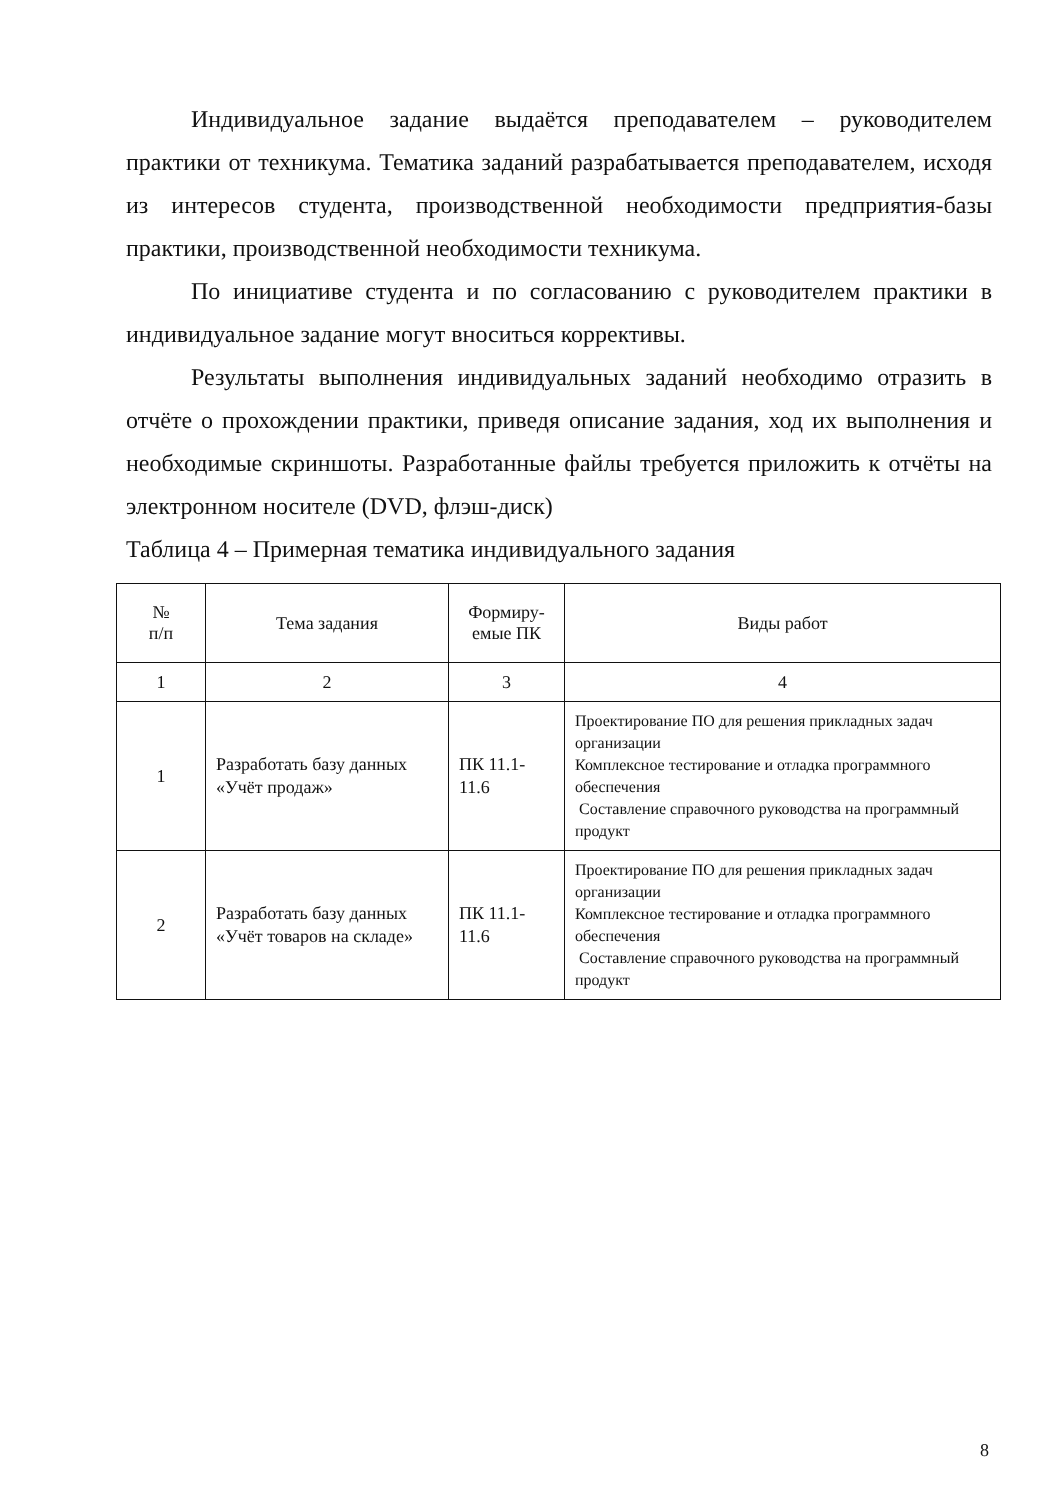Индивидуальное задание выдаётся преподавателем – руководителем практики от техникума. Тематика заданий разрабатывается преподавателем, исходя из интересов студента, производственной необходимости предприятия-базы практики, производственной необходимости техникума.
По инициативе студента и по согласованию с руководителем практики в индивидуальное задание могут вноситься коррективы.
Результаты выполнения индивидуальных заданий необходимо отразить в отчёте о прохождении практики, приведя описание задания, ход их выполнения и необходимые скриншоты. Разработанные файлы требуется приложить к отчёты на электронном носителе (DVD, флэш-диск)
Таблица 4 – Примерная тематика индивидуального задания
| № п/п | Тема задания | Формиру- емые ПК | Виды работ |
| --- | --- | --- | --- |
| 1 | 2 | 3 | 4 |
| 1 | Разработать базу данных «Учёт продаж» | ПК 11.1-11.6 | Проектирование ПО для решения прикладных задач организации Комплексное тестирование и отладка программного обеспечения Составление справочного руководства на программный продукт |
| 2 | Разработать базу данных «Учёт товаров на складе» | ПК 11.1-11.6 | Проектирование ПО для решения прикладных задач организации Комплексное тестирование и отладка программного обеспечения Составление справочного руководства на программный продукт |
8